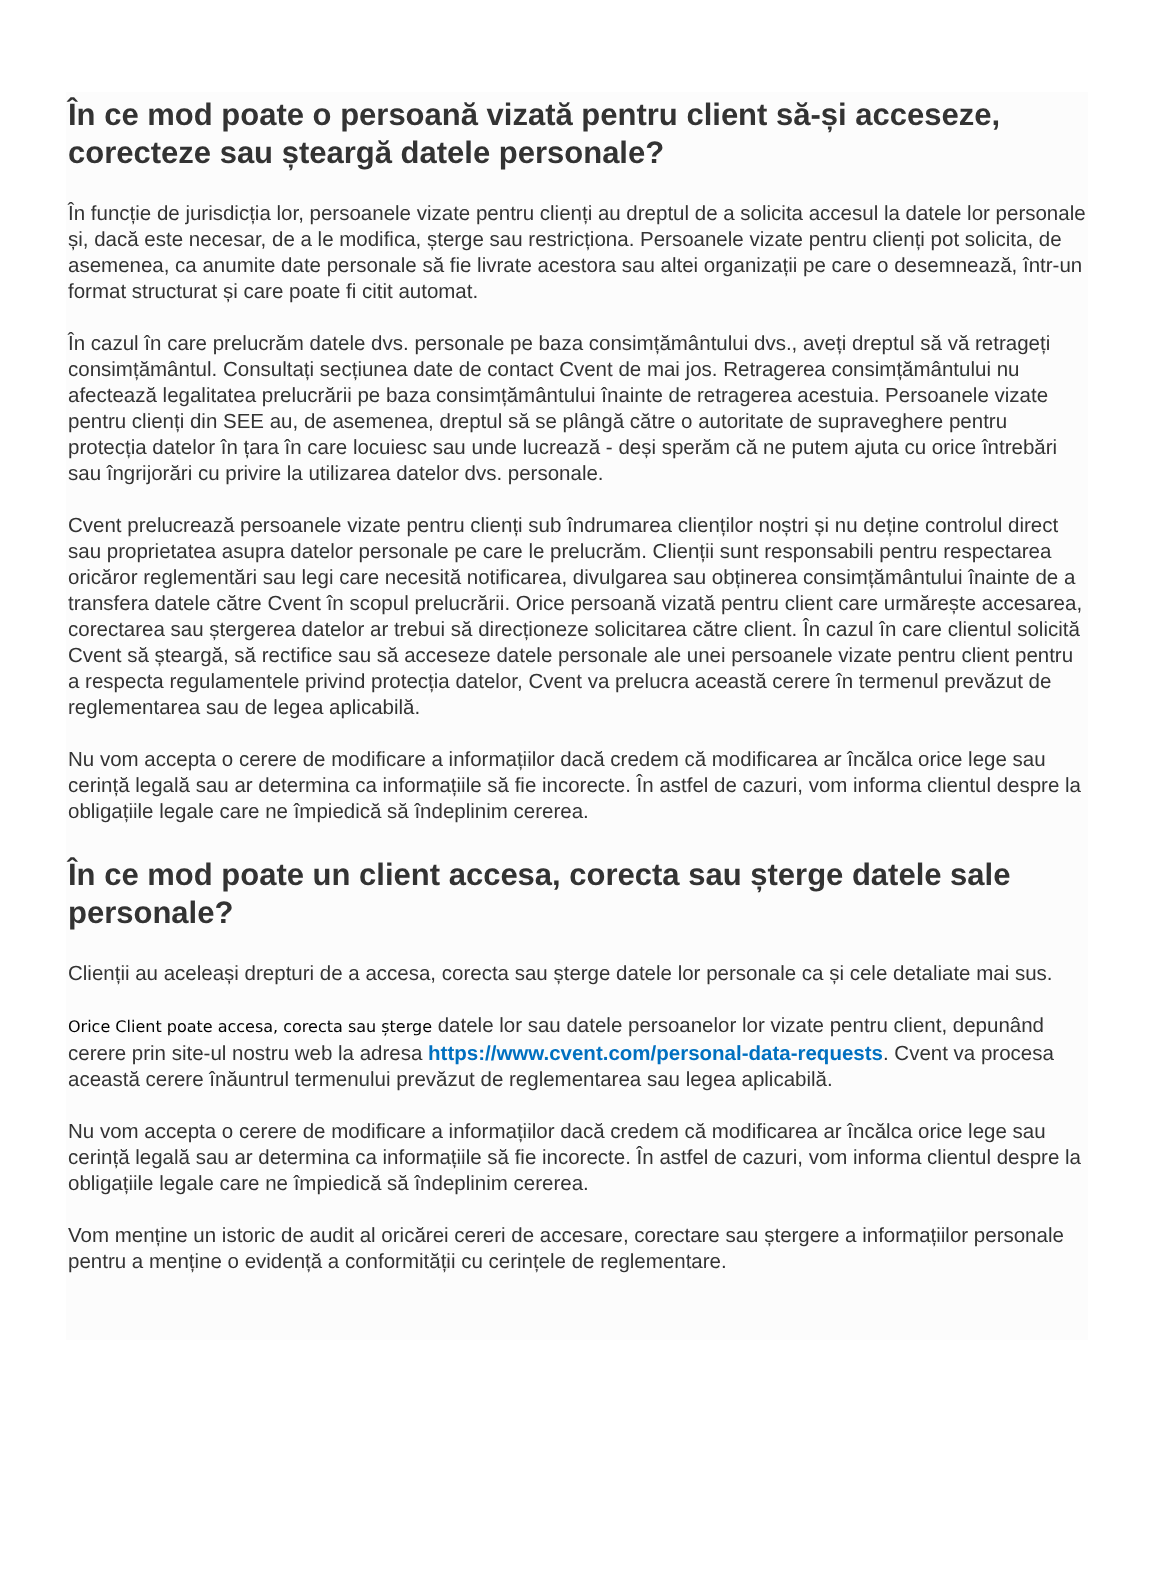În ce mod poate o persoană vizată pentru client să-și acceseze, corecteze sau șteargă datele personale?
În funcție de jurisdicția lor, persoanele vizate pentru clienți au dreptul de a solicita accesul la datele lor personale și, dacă este necesar, de a le modifica, șterge sau restricționa. Persoanele vizate pentru clienți pot solicita, de asemenea, ca anumite date personale să fie livrate acestora sau altei organizații pe care o desemnează, într-un format structurat și care poate fi citit automat.
În cazul în care prelucrăm datele dvs. personale pe baza consimțământului dvs., aveți dreptul să vă retrageți consimțământul. Consultați secțiunea date de contact Cvent de mai jos. Retragerea consimțământului nu afectează legalitatea prelucrării pe baza consimțământului înainte de retragerea acestuia. Persoanele vizate pentru clienți din SEE au, de asemenea, dreptul să se plângă către o autoritate de supraveghere pentru protecția datelor în țara în care locuiesc sau unde lucrează - deși sperăm că ne putem ajuta cu orice întrebări sau îngrijorări cu privire la utilizarea datelor dvs. personale.
Cvent prelucrează persoanele vizate pentru clienți sub îndrumarea clienților noștri și nu deține controlul direct sau proprietatea asupra datelor personale pe care le prelucrăm. Clienții sunt responsabili pentru respectarea oricăror reglementări sau legi care necesită notificarea, divulgarea sau obținerea consimțământului înainte de a transfera datele către Cvent în scopul prelucrării. Orice persoană vizată pentru client care urmărește accesarea, corectarea sau ștergerea datelor ar trebui să direcționeze solicitarea către client. În cazul în care clientul solicită Cvent să șteargă, să rectifice sau să acceseze datele personale ale unei persoanele vizate pentru client pentru a respecta regulamentele privind protecția datelor, Cvent va prelucra această cerere în termenul prevăzut de reglementarea sau de legea aplicabilă.
Nu vom accepta o cerere de modificare a informațiilor dacă credem că modificarea ar încălca orice lege sau cerință legală sau ar determina ca informațiile să fie incorecte. În astfel de cazuri, vom informa clientul despre la obligațiile legale care ne împiedică să îndeplinim cererea.
În ce mod poate un client accesa, corecta sau șterge datele sale personale?
Clienții au aceleași drepturi de a accesa, corecta sau șterge datele lor personale ca și cele detaliate mai sus.
Orice Client poate accesa, corecta sau șterge datele lor sau datele persoanelor lor vizate pentru client, depunând cerere prin site-ul nostru web la adresa https://www.cvent.com/personal-data-requests. Cvent va procesa această cerere înăuntrul termenului prevăzut de reglementarea sau legea aplicabilă.
Nu vom accepta o cerere de modificare a informațiilor dacă credem că modificarea ar încălca orice lege sau cerință legală sau ar determina ca informațiile să fie incorecte. În astfel de cazuri, vom informa clientul despre la obligațiile legale care ne împiedică să îndeplinim cererea.
Vom menține un istoric de audit al oricărei cereri de accesare, corectare sau ștergere a informațiilor personale pentru a menține o evidență a conformității cu cerințele de reglementare.